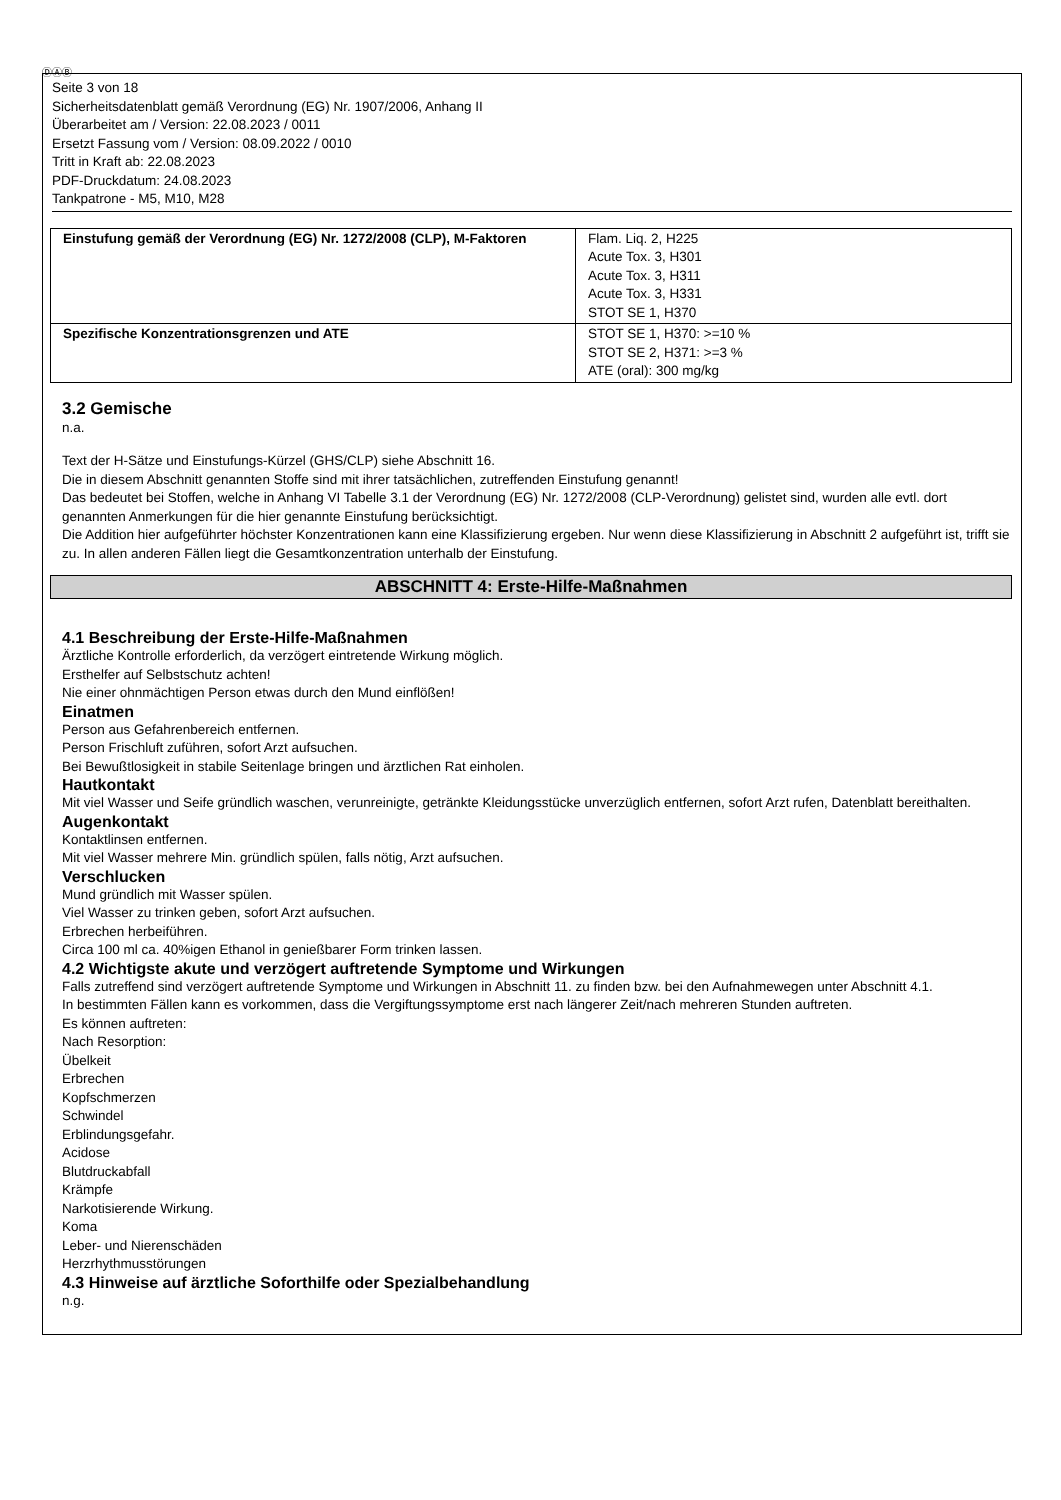ⒹⒶⒷ
Seite 3 von 18
Sicherheitsdatenblatt gemäß Verordnung (EG) Nr. 1907/2006, Anhang II
Überarbeitet am / Version: 22.08.2023 / 0011
Ersetzt Fassung vom / Version: 08.09.2022 / 0010
Tritt in Kraft ab: 22.08.2023
PDF-Druckdatum: 24.08.2023
Tankpatrone - M5, M10, M28
| Einstufung gemäß der Verordnung (EG) Nr. 1272/2008 (CLP), M-Faktoren | Flam. Liq. 2, H225 Acute Tox. 3, H301 Acute Tox. 3, H311 Acute Tox. 3, H331 STOT SE 1, H370 |
| Spezifische Konzentrationsgrenzen und ATE | STOT SE 1, H370: >=10 % STOT SE 2, H371: >=3 % ATE (oral): 300 mg/kg |
3.2 Gemische
n.a.
Text der H-Sätze und Einstufungs-Kürzel (GHS/CLP) siehe Abschnitt 16.
Die in diesem Abschnitt genannten Stoffe sind mit ihrer tatsächlichen, zutreffenden Einstufung genannt!
Das bedeutet bei Stoffen, welche in Anhang VI Tabelle 3.1 der Verordnung (EG) Nr. 1272/2008 (CLP-Verordnung) gelistet sind, wurden alle evtl. dort genannten Anmerkungen für die hier genannte Einstufung berücksichtigt.
Die Addition hier aufgeführter höchster Konzentrationen kann eine Klassifizierung ergeben. Nur wenn diese Klassifizierung in Abschnitt 2 aufgeführt ist, trifft sie zu. In allen anderen Fällen liegt die Gesamtkonzentration unterhalb der Einstufung.
ABSCHNITT 4: Erste-Hilfe-Maßnahmen
4.1 Beschreibung der Erste-Hilfe-Maßnahmen
Ärztliche Kontrolle erforderlich, da verzögert eintretende Wirkung möglich.
Ersthelfer auf Selbstschutz achten!
Nie einer ohnmächtigen Person etwas durch den Mund einflößen!
Einatmen
Person aus Gefahrenbereich entfernen.
Person Frischluft zuführen, sofort Arzt aufsuchen.
Bei Bewußtlosigkeit in stabile Seitenlage bringen und ärztlichen Rat einholen.
Hautkontakt
Mit viel Wasser und Seife gründlich waschen, verunreinigte, getränkte Kleidungsstücke unverzüglich entfernen, sofort Arzt rufen, Datenblatt bereithalten.
Augenkontakt
Kontaktlinsen entfernen.
Mit viel Wasser mehrere Min. gründlich spülen, falls nötig, Arzt aufsuchen.
Verschlucken
Mund gründlich mit Wasser spülen.
Viel Wasser zu trinken geben, sofort Arzt aufsuchen.
Erbrechen herbeiführen.
Circa 100 ml ca. 40%igen Ethanol in genießbarer Form trinken lassen.
4.2 Wichtigste akute und verzögert auftretende Symptome und Wirkungen
Falls zutreffend sind verzögert auftretende Symptome und Wirkungen in Abschnitt 11. zu finden bzw. bei den Aufnahmewegen unter Abschnitt 4.1.
In bestimmten Fällen kann es vorkommen, dass die Vergiftungssymptome erst nach längerer Zeit/nach mehreren Stunden auftreten.
Es können auftreten:
Nach Resorption:
Übelkeit
Erbrechen
Kopfschmerzen
Schwindel
Erblindungsgefahr.
Acidose
Blutdruckabfall
Krämpfe
Narkotisierende Wirkung.
Koma
Leber- und Nierenschäden
Herzrhythmusstörungen
4.3 Hinweise auf ärztliche Soforthilfe oder Spezialbehandlung
n.g.